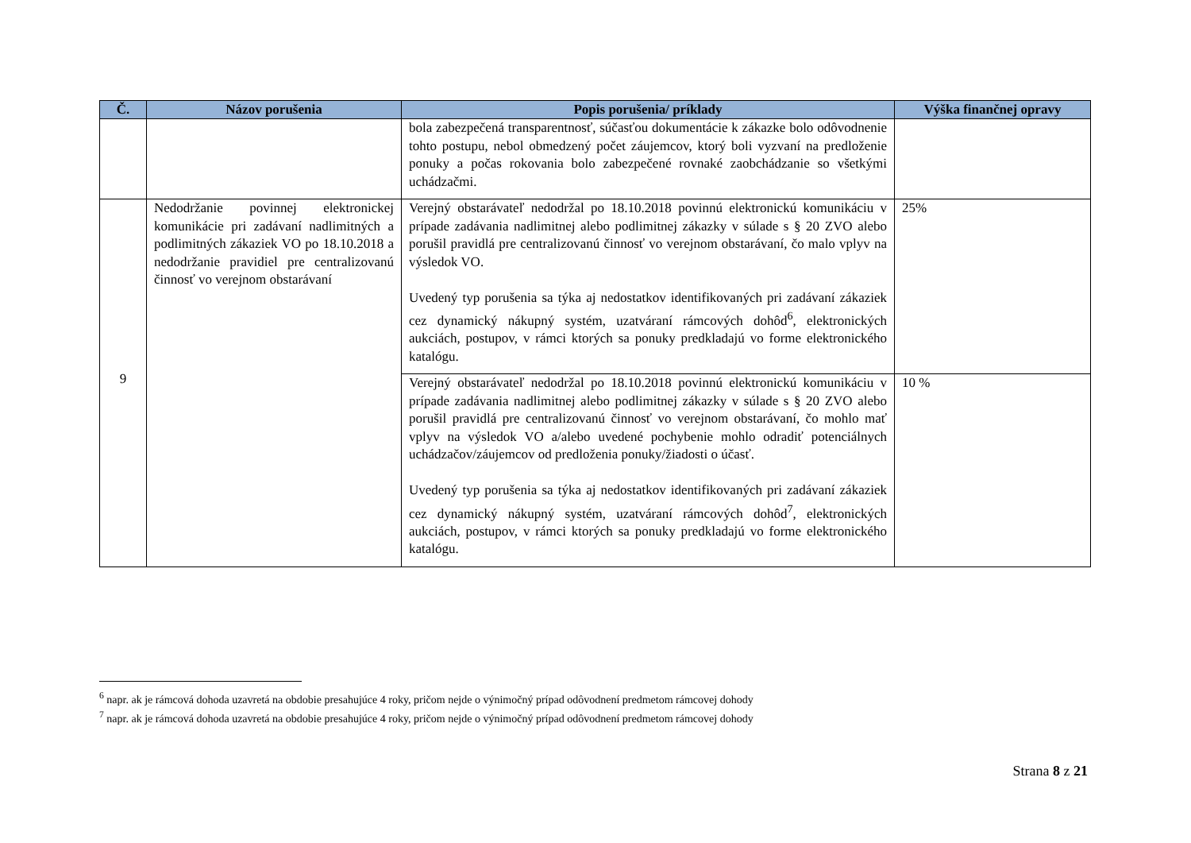| Č. | Názov porušenia | Popis porušenia/ príklady | Výška finančnej opravy |
| --- | --- | --- | --- |
| | | bola zabezpečená transparentnosť, súčasťou dokumentácie k zákazke bolo odôvodnenie tohto postupu, nebol obmedzený počet záujemcov, ktorý boli vyzvaní na predloženie ponuky a počas rokovania bolo zabezpečené rovnaké zaobchádzanie so všetkými uchádzačmi. | |
| 9 | Nedodržanie povinnej elektronickej komunikácie pri zadávaní nadlimitných a podlimitných zákaziek VO po 18.10.2018 a nedodržanie pravidiel pre centralizovanú činnosť vo verejnom obstarávaní | Verejný obstarávateľ nedodržal po 18.10.2018 povinnú elektronickú komunikáciu v prípade zadávania nadlimitnej alebo podlimitnej zákazky v súlade s § 20 ZVO alebo porušil pravidlá pre centralizovanú činnosť vo verejnom obstarávaní, čo malo vplyv na výsledok VO. Uvedený typ porušenia sa týka aj nedostatkov identifikovaných pri zadávaní zákaziek cez dynamický nákupný systém, uzatváraní rámcových dohôd<sup>6</sup>, elektronických aukciách, postupov, v rámci ktorých sa ponuky predkladajú vo forme elektronického katalógu. | 25% |
| | | Verejný obstarávateľ nedodržal po 18.10.2018 povinnú elektronickú komunikáciu v prípade zadávania nadlimitnej alebo podlimitnej zákazky v súlade s § 20 ZVO alebo porušil pravidlá pre centralizovanú činnosť vo verejnom obstarávaní, čo mohlo mať vplyv na výsledok VO a/alebo uvedené pochybenie mohlo odradiť potenciálnych uchádzačov/záujemcov od predloženia ponuky/žiadosti o účasť. Uvedený typ porušenia sa týka aj nedostatkov identifikovaných pri zadávaní zákaziek cez dynamický nákupný systém, uzatváraní rámcových dohôd<sup>7</sup>, elektronických aukciách, postupov, v rámci ktorých sa ponuky predkladajú vo forme elektronického katalógu. | 10 % |
<sup>6</sup> napr. ak je rámcová dohoda uzavretá na obdobie presahujúce 4 roky, pričom nejde o výnimočný prípad odôvodnení predmetom rámcovej dohody
<sup>7</sup> napr. ak je rámcová dohoda uzavretá na obdobie presahujúce 4 roky, pričom nejde o výnimočný prípad odôvodnení predmetom rámcovej dohody
Strana 8 z 21